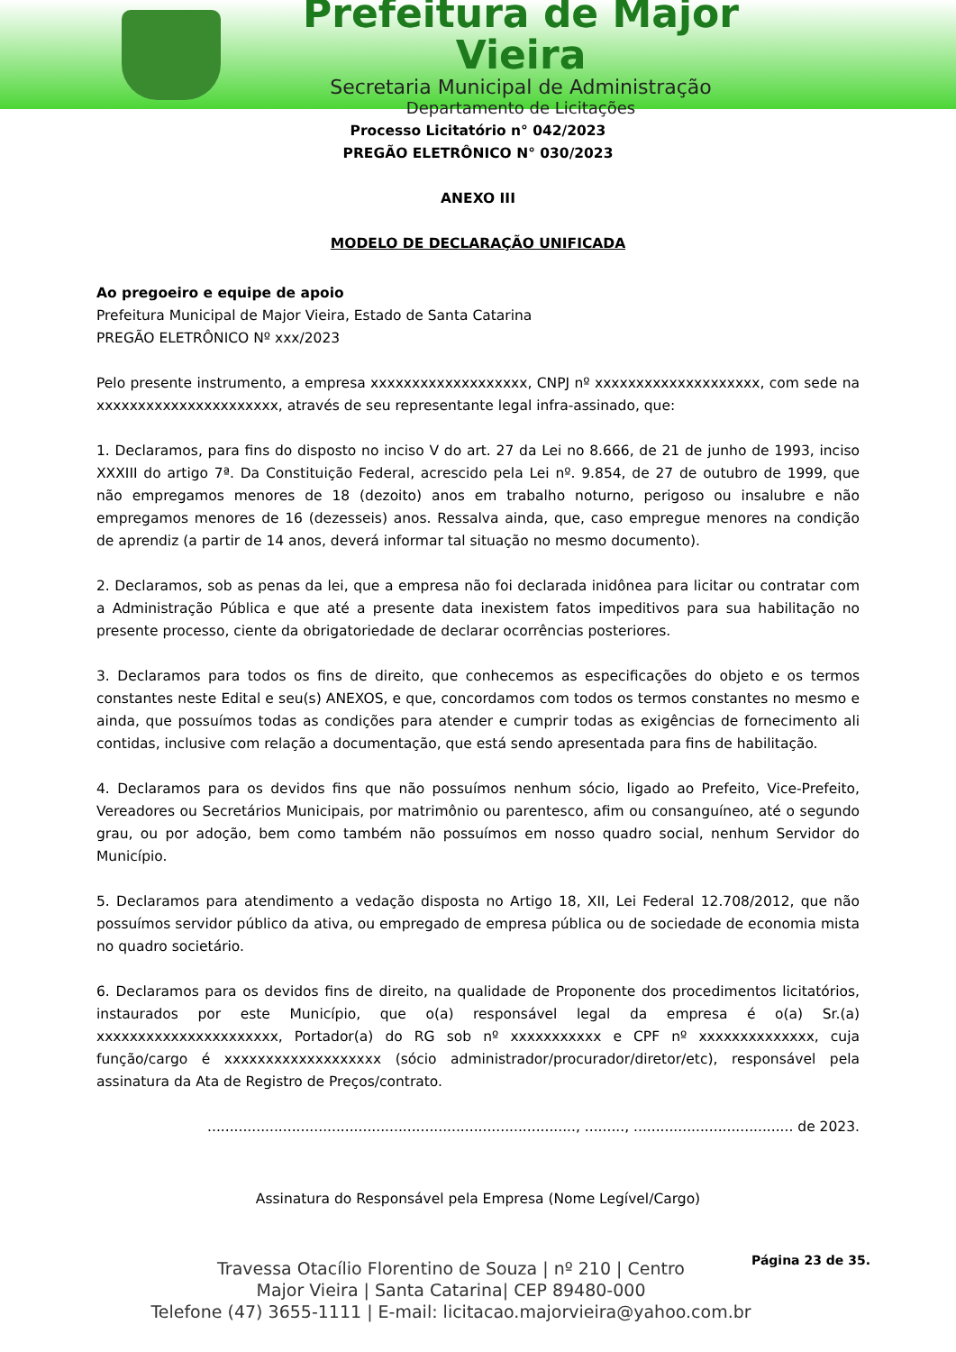Prefeitura de Major Vieira
Secretaria Municipal de Administração
Departamento de Licitações
Processo Licitatório n° 042/2023
PREGÃO ELETRÔNICO N° 030/2023
ANEXO III
MODELO DE DECLARAÇÃO UNIFICADA
Ao pregoeiro e equipe de apoio
Prefeitura Municipal de Major Vieira, Estado de Santa Catarina
PREGÃO ELETRÔNICO Nº xxx/2023
Pelo presente instrumento, a empresa xxxxxxxxxxxxxxxxxxx, CNPJ nº xxxxxxxxxxxxxxxxxxxx, com sede na xxxxxxxxxxxxxxxxxxxxxx, através de seu representante legal infra-assinado, que:
1. Declaramos, para fins do disposto no inciso V do art. 27 da Lei no 8.666, de 21 de junho de 1993, inciso XXXIII do artigo 7ª. Da Constituição Federal, acrescido pela Lei nº. 9.854, de 27 de outubro de 1999, que não empregamos menores de 18 (dezoito) anos em trabalho noturno, perigoso ou insalubre e não empregamos menores de 16 (dezesseis) anos. Ressalva ainda, que, caso empregue menores na condição de aprendiz (a partir de 14 anos, deverá informar tal situação no mesmo documento).
2. Declaramos, sob as penas da lei, que a empresa não foi declarada inidônea para licitar ou contratar com a Administração Pública e que até a presente data inexistem fatos impeditivos para sua habilitação no presente processo, ciente da obrigatoriedade de declarar ocorrências posteriores.
3. Declaramos para todos os fins de direito, que conhecemos as especificações do objeto e os termos constantes neste Edital e seu(s) ANEXOS, e que, concordamos com todos os termos constantes no mesmo e ainda, que possuímos todas as condições para atender e cumprir todas as exigências de fornecimento ali contidas, inclusive com relação a documentação, que está sendo apresentada para fins de habilitação.
4. Declaramos para os devidos fins que não possuímos nenhum sócio, ligado ao Prefeito, Vice-Prefeito, Vereadores ou Secretários Municipais, por matrimônio ou parentesco, afim ou consanguíneo, até o segundo grau, ou por adoção, bem como também não possuímos em nosso quadro social, nenhum Servidor do Município.
5. Declaramos para atendimento a vedação disposta no Artigo 18, XII, Lei Federal 12.708/2012, que não possuímos servidor público da ativa, ou empregado de empresa pública ou de sociedade de economia mista no quadro societário.
6. Declaramos para os devidos fins de direito, na qualidade de Proponente dos procedimentos licitatórios, instaurados por este Município, que o(a) responsável legal da empresa é o(a) Sr.(a) xxxxxxxxxxxxxxxxxxxxxx, Portador(a) do RG sob nº xxxxxxxxxxx e CPF nº xxxxxxxxxxxxxx, cuja função/cargo é xxxxxxxxxxxxxxxxxxx (sócio administrador/procurador/diretor/etc), responsável pela assinatura da Ata de Registro de Preços/contrato.
..................................................................................., ........., .................................... de 2023.
Assinatura do Responsável pela Empresa (Nome Legível/Cargo)
Página 23 de 35.
Travessa Otacílio Florentino de Souza | nº 210 | Centro
Major Vieira | Santa Catarina| CEP 89480-000
Telefone (47) 3655-1111 | E-mail: licitacao.majorvieira@yahoo.com.br